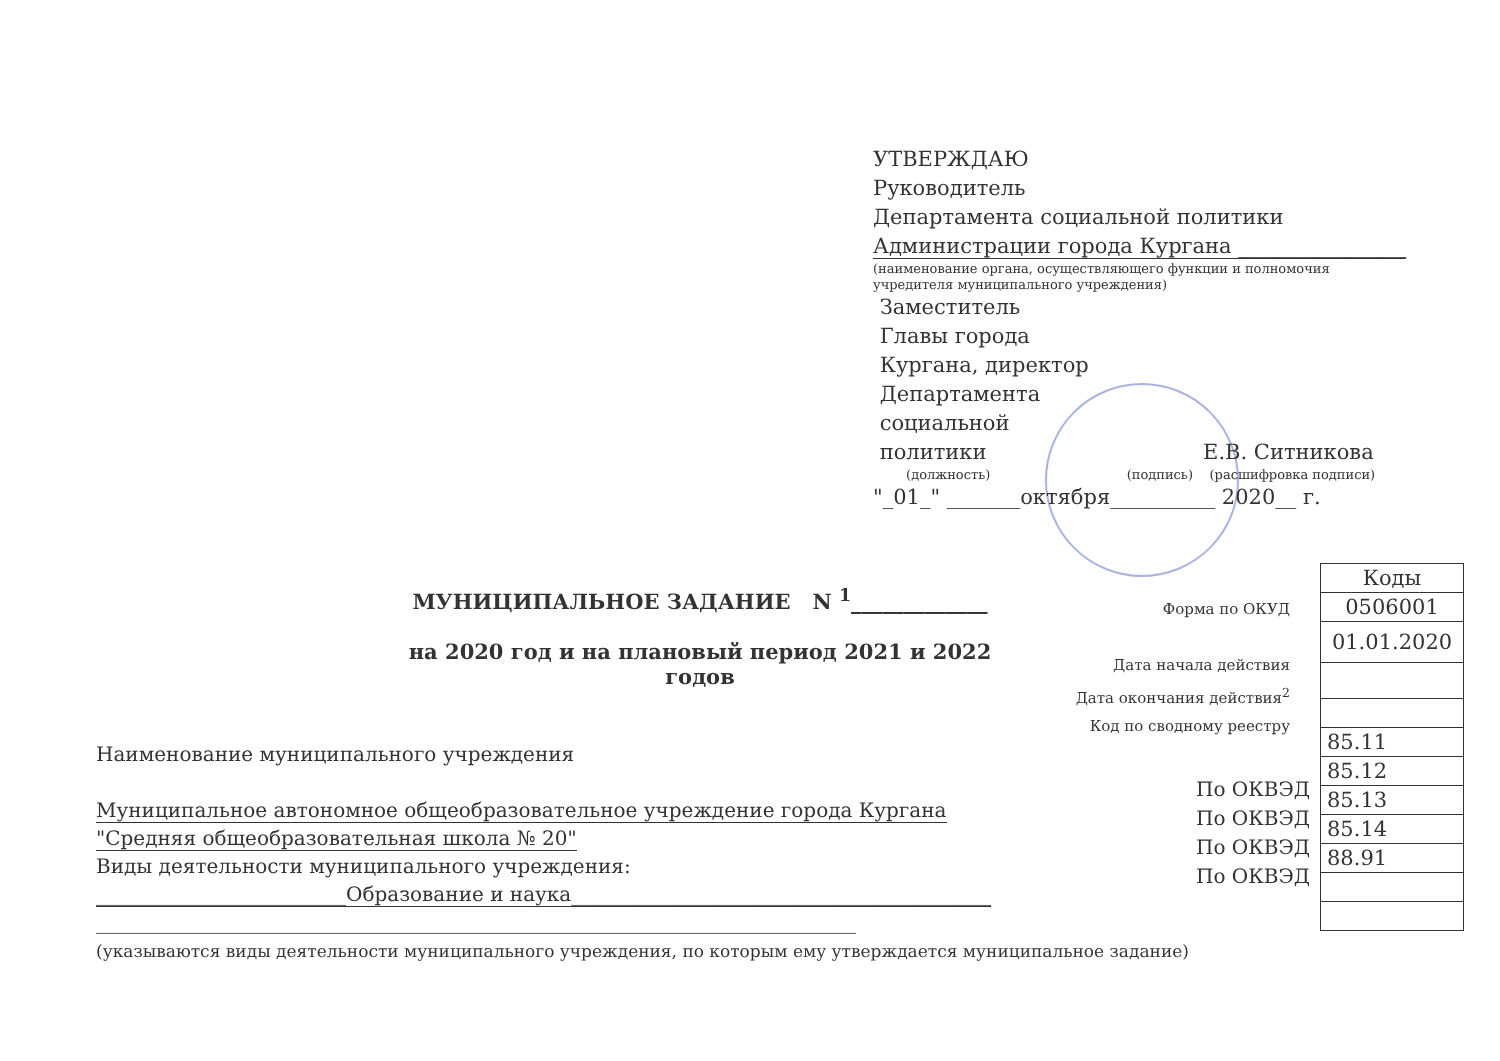УТВЕРЖДАЮ
Руководитель
Департамента социальной политики
Администрации города Кургана ________________
(наименование органа, осуществляющего функции и полномочия учредителя муниципального учреждения)
Заместитель
Главы города
Кургана, директор
Департамента
социальной
политики Е.В. Ситникова
(должность) (подпись) (расшифровка подписи)
"_01_" _______октября__________ 2020__ г.
МУНИЦИПАЛЬНОЕ ЗАДАНИЕ N <sup>1</sup>_____________
на 2020 год и на плановый период 2021 и 2022 годов
Форма по ОКУД
Дата начала действия
Дата окончания действия<sup>2</sup>
Код по сводному реестру
| Коды |
| --- |
| 0506001 |
| 01.01.2020 |
| 85.11 |
| 85.12 |
| 85.13 |
| 85.14 |
| 88.91 |
По ОКВЭД
По ОКВЭД
По ОКВЭД
По ОКВЭД
Наименование муниципального учреждения
Муниципальное автономное общеобразовательное учреждение города Кургана
"Средняя общеобразовательная школа № 20"
Виды деятельности муниципального учреждения:
_________________________Образование и наука__________________________________________
____________________________________________________________________________
(указываются виды деятельности муниципального учреждения, по которым ему утверждается муниципальное задание)